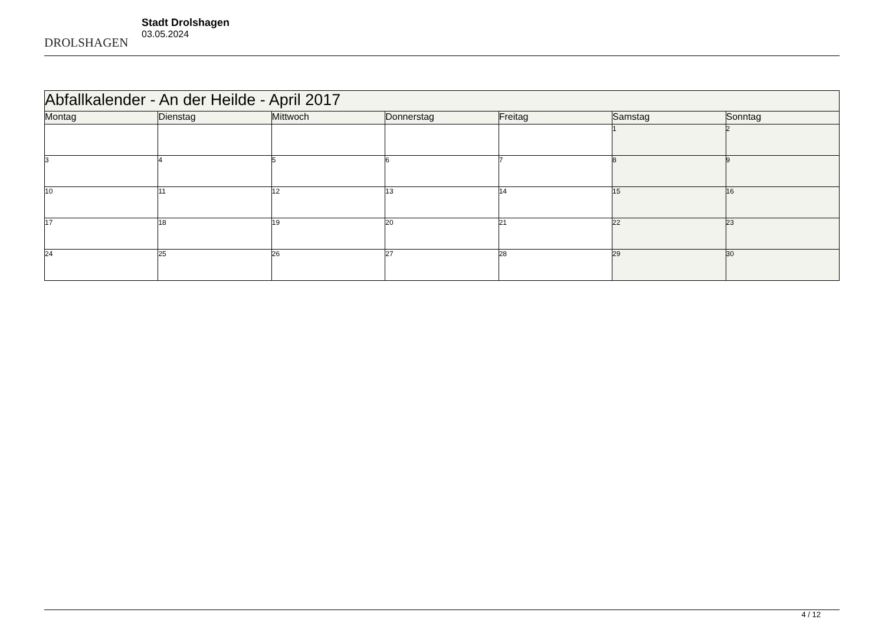DROLSHAGEN
Stadt Drolshagen
03.05.2024
| Abfallkalender - An der Heilde - April 2017 | | | | | | |
| --- | --- | --- | --- | --- | --- | --- |
| Montag | Dienstag | Mittwoch | Donnerstag | Freitag | Samstag | Sonntag |
| | | | | | 1 | 2 |
| 3 | 4 | 5 | 6 | 7 | 8 | 9 |
| 10 | 11 | 12 | 13 | 14 | 15 | 16 |
| 17 | 18 | 19 | 20 | 21 | 22 | 23 |
| 24 | 25 | 26 | 27 | 28 | 29 | 30 |
4 / 12